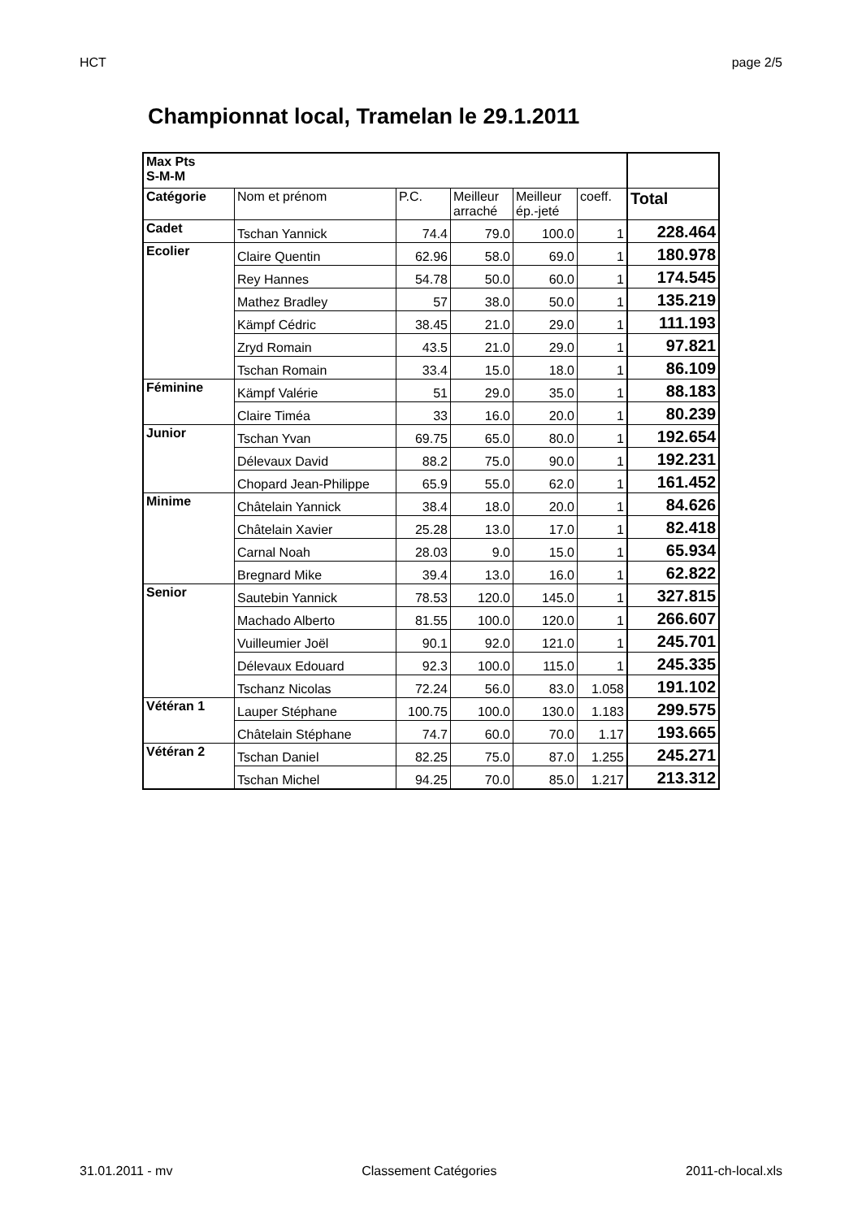HCT page 2/5
Championnat local, Tramelan le 29.1.2011
| Max Pts S-M-M | | | | | | |
| Catégorie | Nom et prénom | P.C. | Meilleur arraché | Meilleur ép.-jeté | coeff. | Total |
| Cadet | Tschan Yannick | 74.4 | 79.0 | 100.0 | 1 | 228.464 |
| Ecolier | Claire Quentin | 62.96 | 58.0 | 69.0 | 1 | 180.978 |
| | Rey Hannes | 54.78 | 50.0 | 60.0 | 1 | 174.545 |
| | Mathez Bradley | 57 | 38.0 | 50.0 | 1 | 135.219 |
| | Kämpf Cédric | 38.45 | 21.0 | 29.0 | 1 | 111.193 |
| | Zryd Romain | 43.5 | 21.0 | 29.0 | 1 | 97.821 |
| | Tschan Romain | 33.4 | 15.0 | 18.0 | 1 | 86.109 |
| Féminine | Kämpf Valérie | 51 | 29.0 | 35.0 | 1 | 88.183 |
| | Claire Timéa | 33 | 16.0 | 20.0 | 1 | 80.239 |
| Junior | Tschan Yvan | 69.75 | 65.0 | 80.0 | 1 | 192.654 |
| | Délevaux David | 88.2 | 75.0 | 90.0 | 1 | 192.231 |
| | Chopard Jean-Philippe | 65.9 | 55.0 | 62.0 | 1 | 161.452 |
| Minime | Châtelain Yannick | 38.4 | 18.0 | 20.0 | 1 | 84.626 |
| | Châtelain Xavier | 25.28 | 13.0 | 17.0 | 1 | 82.418 |
| | Carnal Noah | 28.03 | 9.0 | 15.0 | 1 | 65.934 |
| | Bregnard Mike | 39.4 | 13.0 | 16.0 | 1 | 62.822 |
| Senior | Sautebin Yannick | 78.53 | 120.0 | 145.0 | 1 | 327.815 |
| | Machado Alberto | 81.55 | 100.0 | 120.0 | 1 | 266.607 |
| | Vuilleumier Joël | 90.1 | 92.0 | 121.0 | 1 | 245.701 |
| | Délevaux Edouard | 92.3 | 100.0 | 115.0 | 1 | 245.335 |
| | Tschanz Nicolas | 72.24 | 56.0 | 83.0 | 1.058 | 191.102 |
| Vétéran 1 | Lauper Stéphane | 100.75 | 100.0 | 130.0 | 1.183 | 299.575 |
| | Châtelain Stéphane | 74.7 | 60.0 | 70.0 | 1.17 | 193.665 |
| Vétéran 2 | Tschan Daniel | 82.25 | 75.0 | 87.0 | 1.255 | 245.271 |
| | Tschan Michel | 94.25 | 70.0 | 85.0 | 1.217 | 213.312 |
31.01.2011 - mv Classement Catégories 2011-ch-local.xls